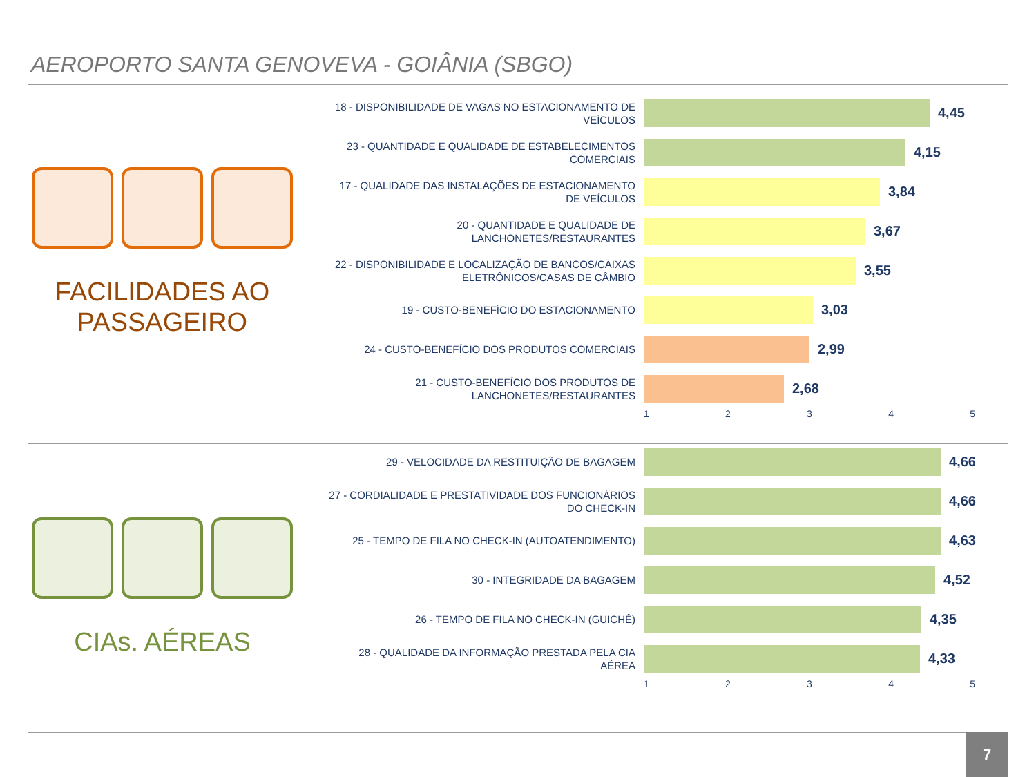AEROPORTO SANTA GENOVEVA - GOIÂNIA (SBGO)
FACILIDADES AO
PASSAGEIRO
18 - DISPONIBILIDADE DE VAGAS NO ESTACIONAMENTO DE VEÍCULOS
4,45
23 - QUANTIDADE E QUALIDADE DE ESTABELECIMENTOS COMERCIAIS
4,15
17 - QUALIDADE DAS INSTALAÇÕES DE ESTACIONAMENTO DE VEÍCULOS
3,84
20 - QUANTIDADE E QUALIDADE DE LANCHONETES/RESTAURANTES
3,67
22 - DISPONIBILIDADE E LOCALIZAÇÃO DE BANCOS/CAIXAS ELETRÔNICOS/CASAS DE CÂMBIO
3,55
19 - CUSTO-BENEFÍCIO DO ESTACIONAMENTO
3,03
24 - CUSTO-BENEFÍCIO DOS PRODUTOS COMERCIAIS
2,99
21 - CUSTO-BENEFÍCIO DOS PRODUTOS DE LANCHONETES/RESTAURANTES
2,68
1 2 3 4 5
CIAs. AÉREAS
29 - VELOCIDADE DA RESTITUIÇÃO DE BAGAGEM
4,66
27 - CORDIALIDADE E PRESTATIVIDADE DOS FUNCIONÁRIOS DO CHECK-IN
4,66
25 - TEMPO DE FILA NO CHECK-IN (AUTOATENDIMENTO)
4,63
30 - INTEGRIDADE DA BAGAGEM
4,52
26 - TEMPO DE FILA NO CHECK-IN (GUICHÊ)
4,35
28 - QUALIDADE DA INFORMAÇÃO PRESTADA PELA CIA AÉREA
4,33
1 2 3 4 5
7